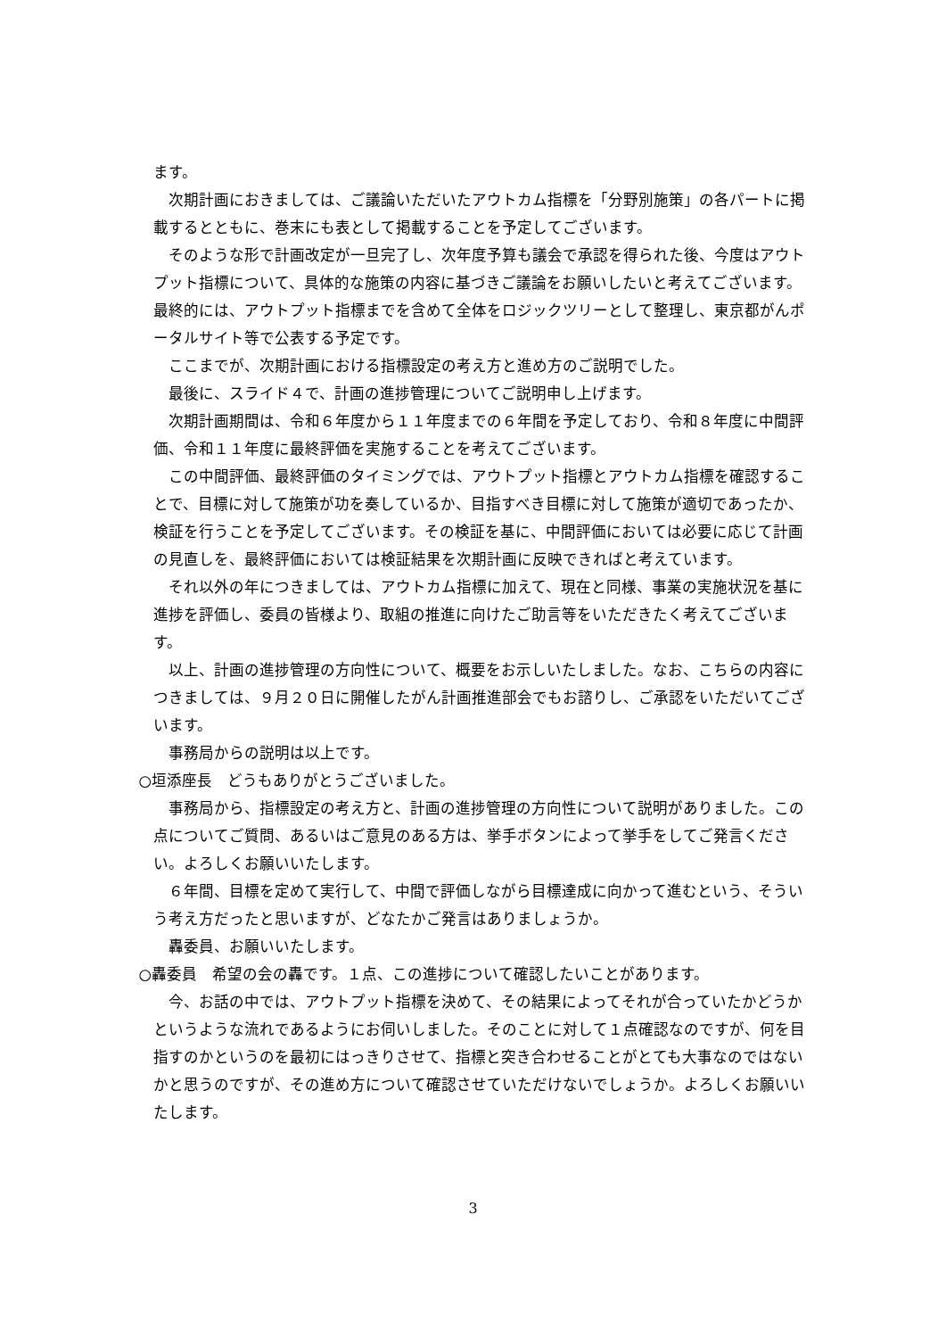ます。
次期計画におきましては、ご議論いただいたアウトカム指標を「分野別施策」の各パートに掲載するとともに、巻末にも表として掲載することを予定してございます。
そのような形で計画改定が一旦完了し、次年度予算も議会で承認を得られた後、今度はアウトプット指標について、具体的な施策の内容に基づきご議論をお願いしたいと考えてございます。最終的には、アウトプット指標までを含めて全体をロジックツリーとして整理し、東京都がんポータルサイト等で公表する予定です。
ここまでが、次期計画における指標設定の考え方と進め方のご説明でした。
最後に、スライド４で、計画の進捗管理についてご説明申し上げます。
次期計画期間は、令和６年度から１１年度までの６年間を予定しており、令和８年度に中間評価、令和１１年度に最終評価を実施することを考えてございます。
この中間評価、最終評価のタイミングでは、アウトプット指標とアウトカム指標を確認することで、目標に対して施策が功を奏しているか、目指すべき目標に対して施策が適切であったか、検証を行うことを予定してございます。その検証を基に、中間評価においては必要に応じて計画の見直しを、最終評価においては検証結果を次期計画に反映できればと考えています。
それ以外の年につきましては、アウトカム指標に加えて、現在と同様、事業の実施状況を基に進捗を評価し、委員の皆様より、取組の推進に向けたご助言等をいただきたく考えてございます。
以上、計画の進捗管理の方向性について、概要をお示しいたしました。なお、こちらの内容につきましては、９月２０日に開催したがん計画推進部会でもお諮りし、ご承認をいただいてございます。
事務局からの説明は以上です。
○垣添座長　どうもありがとうございました。
事務局から、指標設定の考え方と、計画の進捗管理の方向性について説明がありました。この点についてご質問、あるいはご意見のある方は、挙手ボタンによって挙手をしてご発言ください。よろしくお願いいたします。
６年間、目標を定めて実行して、中間で評価しながら目標達成に向かって進むという、そういう考え方だったと思いますが、どなたかご発言はありましょうか。
轟委員、お願いいたします。
○轟委員　希望の会の轟です。１点、この進捗について確認したいことがあります。
今、お話の中では、アウトプット指標を決めて、その結果によってそれが合っていたかどうかというような流れであるようにお伺いしました。そのことに対して１点確認なのですが、何を目指すのかというのを最初にはっきりさせて、指標と突き合わせることがとても大事なのではないかと思うのですが、その進め方について確認させていただけないでしょうか。よろしくお願いいたします。
3